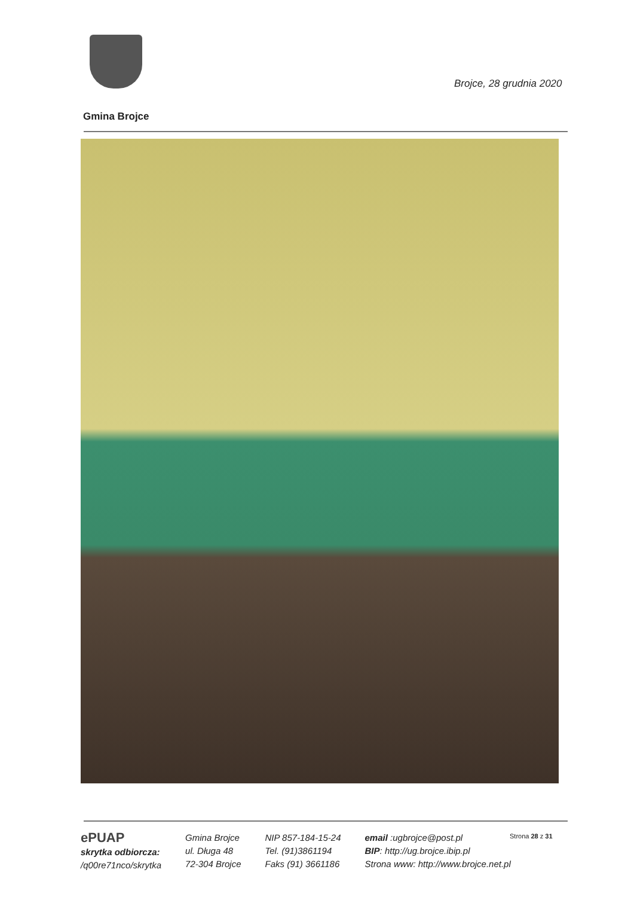Brojce, 28 grudnia 2020
Gmina Brojce
ePUAP
skrytka odbiorcza:
/q00re71nco/skrytka
Gmina Brojce
ul. Długa 48
72-304 Brojce
NIP 857-184-15-24
Tel. (91)3861194
Faks (91) 3661186
email :ugbrojce@post.pl
BIP: http://ug.brojce.ibip.pl
Strona www: http://www.brojce.net.pl
Strona 28 z 31